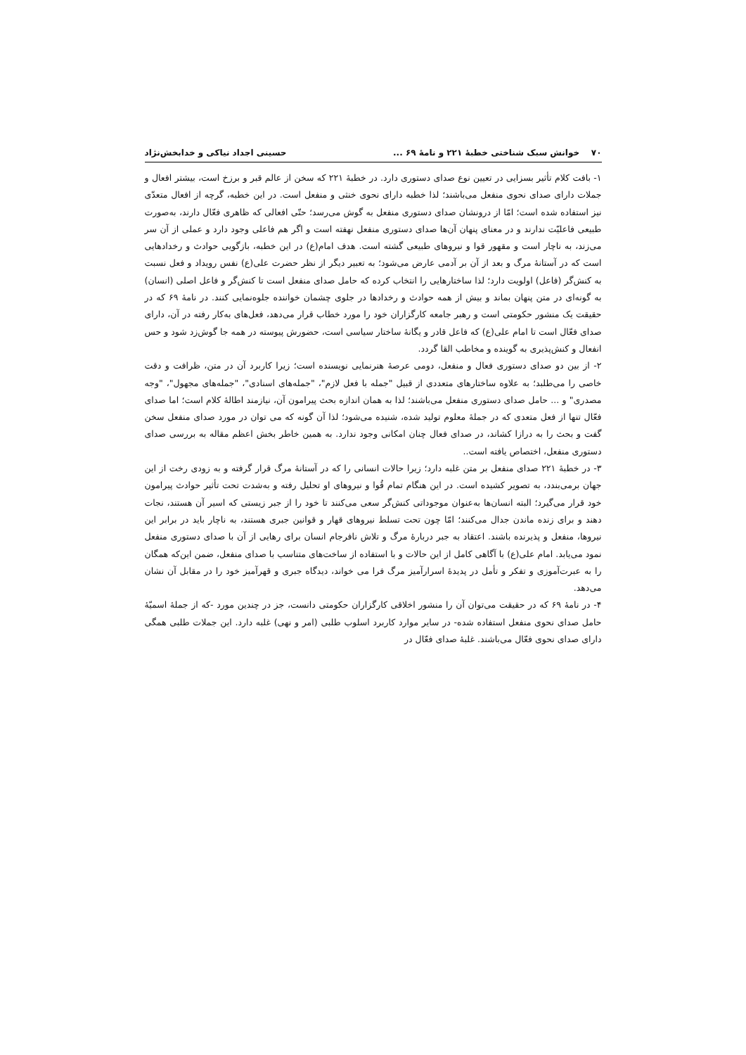۷۰ خوانش سبک شناختی خطبهٔ ۲۲۱ و نامهٔ ۶۹ ... حسینی اجداد نیاکی و خدابخش‌نژاد
۱- بافت کلام تأثیر بسزایی در تعیین نوع صدای دستوری دارد. در خطبهٔ ۲۲۱ که سخن از عالم قبر و برزخ است، بیشتر افعال و جملات دارای صدای نحوی منفعل می‌باشند؛ لذا خطبه دارای نحوی خنثی و منفعل است. در این خطبه، گرچه از افعال متعدّی نیز استفاده شده است؛ امّا از درونشان صدای دستوری منفعل به گوش می‌رسد؛ حتّی افعالی که ظاهری فعّال دارند، به‌صورت طبیعی فاعلیّت ندارند و در معنای پنهان آن‌ها صدای دستوری منفعل نهفته است و اگر هم فاعلی وجود دارد و عملی از آن سر می‌زند، به ناچار است و مقهور قوا و نیروهای طبیعی گشته است. هدف امام(ع) در این خطبه، بازگویی حوادث و رخدادهایی است که در آستانهٔ مرگ و بعد از آن بر آدمی عارض می‌شود؛ به تعبیر دیگر از نظر حضرت علی(ع) نفس رویداد و فعل نسبت به کنش‌گر (فاعل) اولویت دارد؛ لذا ساختارهایی را انتخاب کرده که حامل صدای منفعل است تا کنش‌گر و فاعل اصلی (انسان) به گونه‌ای در متن پنهان بماند و بیش از همه حوادث و رخدادها در جلوی چشمان خواننده جلوه‌نمایی کنند. در نامهٔ ۶۹ که در حقیقت یک منشور حکومتی است و رهبر جامعه کارگزاران خود را مورد خطاب قرار می‌دهد، فعل‌های به‌کار رفته در آن، دارای صدای فعّال است تا امام علی(ع) که فاعل قادر و یگانهٔ ساختار سیاسی است، حضورش پیوسته در همه جا گوش‌زد شود و حس انفعال و کنش‌پذیری به گوینده و مخاطب القا گردد.
۲- از بین دو صدای دستوری فعال و منفعل، دومی عرصهٔ هنرنمایی نویسنده است؛ زیرا کاربرد آن در متن، ظرافت و دقت خاصی را می‌طلبد؛ به علاوه ساختارهای متعددی از قبیل "جمله با فعل لازم"، "جمله‌های اسنادی"، "جمله‌های مجهول"، "وجه مصدری" و ... حامل صدای دستوری منفعل می‌باشند؛ لذا به همان اندازه بحث پیرامون آن، نیازمند اطالهٔ کلام است؛ اما صدای فعّال تنها از فعل متعدی که در جملهٔ معلوم تولید شده، شنیده می‌شود؛ لذا آن گونه که می توان در مورد صدای منفعل سخن گفت و بحث را به درازا کشاند، در صدای فعال چنان امکانی وجود ندارد. به همین خاطر بخش اعظم مقاله به بررسی صدای دستوری منفعل، اختصاص یافته است..
۳- در خطبهٔ ۲۲۱ صدای منفعل بر متن غلبه دارد؛ زیرا حالات انسانی را که در آستانهٔ مرگ قرار گرفته و به زودی رخت از این جهان برمی‌بندد، به تصویر کشیده است. در این هنگام تمام قُوا و نیروهای او تحلیل رفته و به‌شدت تحت تأثیر حوادث پیرامون خود قرار می‌گیرد؛ البته انسان‌ها به‌عنوان موجوداتی کنش‌گر سعی می‌کنند تا خود را از جبر زیستی که اسیر آن هستند، نجات دهند و برای زنده ماندن جدال می‌کنند؛ امّا چون تحت تسلط نیروهای قهار و قوانین جبری هستند، به ناچار باید در برابر این نیروها، منفعل و پذیرنده باشند. اعتقاد به جبر دربارهٔ مرگ و تلاش نافرجام انسان برای رهایی از آن با صدای دستوری منفعل نمود می‌یابد. امام علی(ع) با آگاهی کامل از این حالات و با استفاده از ساخت‌های متناسب با صدای منفعل، ضمن این‌که همگان را به عبرت‌آموزی و تفکر و تأمل در پدیدهٔ اسرارآمیز مرگ فرا می خواند، دیدگاه جبری و قهرآمیز خود را در مقابل آن نشان می‌دهد.
۴- در نامهٔ ۶۹ که در حقیقت می‌توان آن را منشور اخلاقی کارگزاران حکومتی دانست، جز در چندین مورد -که از جملهٔ اسمیّهٔ حامل صدای نحوی منفعل استفاده شده- در سایر موارد کاربرد اسلوب طلبی (امر و نهی) غلبه دارد. این جملات طلبی همگی دارای صدای نحوی فعّال می‌باشند. غلبهٔ صدای فعّال در